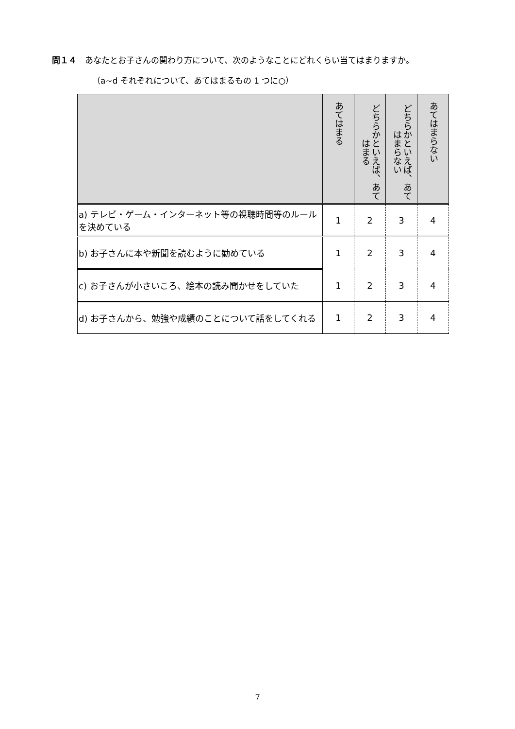問１４　あなたとお子さんの関わり方について、次のようなことにどれくらい当てはまりますか。
（a~d それぞれについて、あてはまるもの 1 つに○）
| | あてはまる | どちらかといえば、あてはまる | どちらかといえば、あてはまらない | あてはまらない |
| --- | --- | --- | --- | --- |
| a) テレビ・ゲーム・インターネット等の視聴時間等のルールを決めている | 1 | 2 | 3 | 4 |
| b) お子さんに本や新聞を読むように勧めている | 1 | 2 | 3 | 4 |
| c) お子さんが小さいころ、絵本の読み聞かせをしていた | 1 | 2 | 3 | 4 |
| d) お子さんから、勉強や成績のことについて話をしてくれる | 1 | 2 | 3 | 4 |
7